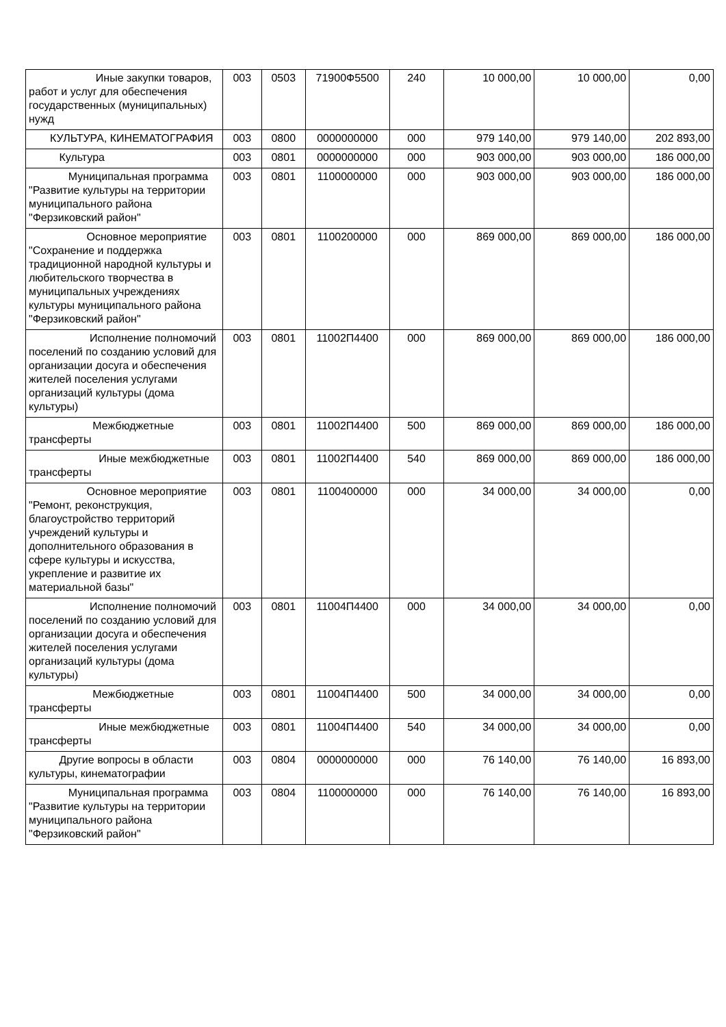| Иные закупки товаров, работ и услуг для обеспечения государственных (муниципальных) нужд | 003 | 0503 | 71900Ф5500 | 240 | 10 000,00 | 10 000,00 | 0,00 |
| КУЛЬТУРА, КИНЕМАТОГРАФИЯ | 003 | 0800 | 0000000000 | 000 | 979 140,00 | 979 140,00 | 202 893,00 |
| Культура | 003 | 0801 | 0000000000 | 000 | 903 000,00 | 903 000,00 | 186 000,00 |
| Муниципальная программа "Развитие культуры на территории муниципального района "Ферзиковский район" | 003 | 0801 | 1100000000 | 000 | 903 000,00 | 903 000,00 | 186 000,00 |
| Основное мероприятие "Сохранение и поддержка традиционной народной культуры и любительского творчества в муниципальных учреждениях культуры муниципального района "Ферзиковский район" | 003 | 0801 | 1100200000 | 000 | 869 000,00 | 869 000,00 | 186 000,00 |
| Исполнение полномочий поселений по созданию условий для организации досуга и обеспечения жителей поселения услугами организаций культуры (дома культуры) | 003 | 0801 | 11002П4400 | 000 | 869 000,00 | 869 000,00 | 186 000,00 |
| Межбюджетные трансферты | 003 | 0801 | 11002П4400 | 500 | 869 000,00 | 869 000,00 | 186 000,00 |
| Иные межбюджетные трансферты | 003 | 0801 | 11002П4400 | 540 | 869 000,00 | 869 000,00 | 186 000,00 |
| Основное мероприятие "Ремонт, реконструкция, благоустройство территорий учреждений культуры и дополнительного образования в сфере культуры и искусства, укрепление и развитие их материальной базы" | 003 | 0801 | 1100400000 | 000 | 34 000,00 | 34 000,00 | 0,00 |
| Исполнение полномочий поселений по созданию условий для организации досуга и обеспечения жителей поселения услугами организаций культуры (дома культуры) | 003 | 0801 | 11004П4400 | 000 | 34 000,00 | 34 000,00 | 0,00 |
| Межбюджетные трансферты | 003 | 0801 | 11004П4400 | 500 | 34 000,00 | 34 000,00 | 0,00 |
| Иные межбюджетные трансферты | 003 | 0801 | 11004П4400 | 540 | 34 000,00 | 34 000,00 | 0,00 |
| Другие вопросы в области культуры, кинематографии | 003 | 0804 | 0000000000 | 000 | 76 140,00 | 76 140,00 | 16 893,00 |
| Муниципальная программа "Развитие культуры на территории муниципального района "Ферзиковский район" | 003 | 0804 | 1100000000 | 000 | 76 140,00 | 76 140,00 | 16 893,00 |